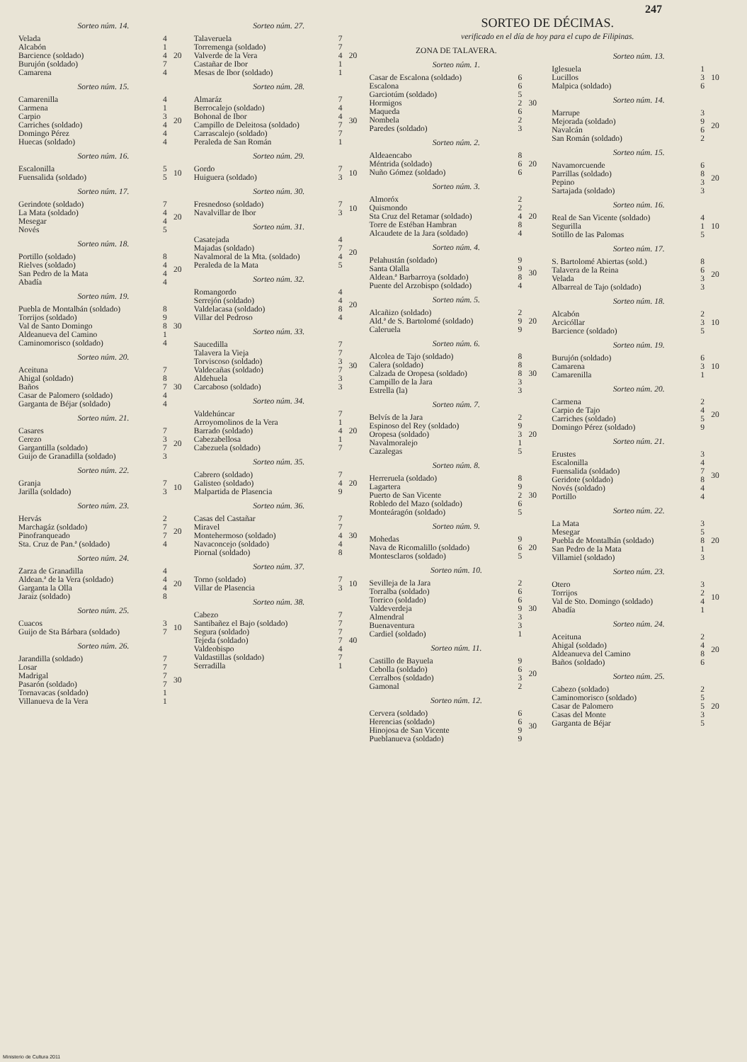247
Sorteo núm. 14.
| Velada | 4 | 20 |
| Alcabón | 1 | |
| Barcience (soldado) | 4 | |
| Burujón (soldado) | 7 | |
| Camarena | 4 | |
Sorteo núm. 15.
| Camarenilla | 4 | 20 |
| Carmena | 1 | |
| Carpio | 3 | |
| Carriches (soldado) | 4 | |
| Domingo Pérez | 4 | |
| Huecas (soldado) | 4 | |
Sorteo núm. 16.
| Escalonilla | 5 | 10 |
| Fuensalida (soldado) | 5 | |
Sorteo núm. 17.
| Gerindote (soldado) | 7 | 20 |
| La Mata (soldado) | 4 | |
| Mesegar | 4 | |
| Novés | 5 | |
Sorteo núm. 18.
| Portillo (soldado) | 8 | 20 |
| Rielves (soldado) | 4 | |
| San Pedro de la Mata | 4 | |
| Abadía | 4 | |
Sorteo núm. 19.
| Puebla de Montalbán (soldado) | 8 | 30 |
| Torrijos (soldado) | 9 | |
| Val de Santo Domingo | 8 | |
| Aldeanueva del Camino | 1 | |
| Caminomorisco (soldado) | 4 | |
Sorteo núm. 20.
| Aceituna | 7 | 30 |
| Ahigal (soldado) | 8 | |
| Baños | 7 | |
| Casar de Palomero (soldado) | 4 | |
| Garganta de Béjar (soldado) | 4 | |
Sorteo núm. 21.
| Casares | 7 | 20 |
| Cerezo | 3 | |
| Gargantilla (soldado) | 7 | |
| Guijo de Granadilla (soldado) | 3 | |
Sorteo núm. 22.
| Granja | 7 | 10 |
| Jarilla (soldado) | 3 | |
Sorteo núm. 23.
| Hervás | 2 | 20 |
| Marchagáz (soldado) | 7 | |
| Pinofranqueado | 7 | |
| Sta. Cruz de Pan.ª (soldado) | 4 | |
Sorteo núm. 24.
| Zarza de Granadilla | 4 | 20 |
| Aldean.ª de la Vera (soldado) | 4 | |
| Garganta la Olla | 4 | |
| Jaraiz (soldado) | 8 | |
Sorteo núm. 25.
| Cuacos | 3 | 10 |
| Guijo de Sta Bárbara (soldado) | 7 | |
Sorteo núm. 26.
| Jarandilla (soldado) | 7 | 30 |
| Losar | 7 | |
| Madrigal | 7 | |
| Pasarón (soldado) | 7 | |
| Tornavacas (soldado) | 1 | |
| Villanueva de la Vera | 1 | |
Sorteo núm. 27.
| Talaveruela | 7 | 20 |
| Torremenga (soldado) | 7 | |
| Valverde de la Vera | 4 | |
| Castañar de Ibor | 1 | |
| Mesas de Ibor (soldado) | 1 | |
Sorteo núm. 28.
| Almaráz | 7 | 30 |
| Berrocalejo (soldado) | 4 | |
| Bohonal de Ibor | 4 | |
| Campillo de Deleitosa (soldado) | 7 | |
| Carrascalejo (soldado) | 7 | |
| Peraleda de San Román | 1 | |
Sorteo núm. 29.
| Gordo | 7 | 10 |
| Huiguera (soldado) | 3 | |
Sorteo núm. 30.
| Fresnedoso (soldado) | 7 | 10 |
| Navalvillar de Ibor | 3 | |
Sorteo núm. 31.
| Casatejada | 4 | 20 |
| Majadas (soldado) | 7 | |
| Navalmoral de la Mta. (soldado) | 4 | |
| Peraleda de la Mata | 5 | |
Sorteo núm. 32.
| Romangordo | 4 | 20 |
| Serrejón (soldado) | 4 | |
| Valdelacasa (soldado) | 8 | |
| Villar del Pedroso | 4 | |
Sorteo núm. 33.
| Saucedilla | 7 | 30 |
| Talavera la Vieja | 7 | |
| Torviscoso (soldado) | 3 | |
| Valdecañas (soldado) | 7 | |
| Aldehuela | 3 | |
| Carcaboso (soldado) | 3 | |
Sorteo núm. 34.
| Valdehúncar | 7 | 20 |
| Arroyomolinos de la Vera | 1 | |
| Barrado (soldado) | 4 | |
| Cabezabellosa | 1 | |
| Cabezuela (soldado) | 7 | |
Sorteo núm. 35.
| Cabrero (soldado) | 7 | 20 |
| Galisteo (soldado) | 4 | |
| Malpartida de Plasencia | 9 | |
Sorteo núm. 36.
| Casas del Castañar | 7 | 30 |
| Miravel | 7 | |
| Montehermoso (soldado) | 4 | |
| Navaconcejo (soldado) | 4 | |
| Piornal (soldado) | 8 | |
Sorteo núm. 37.
| Torno (soldado) | 7 | 10 |
| Villar de Plasencia | 3 | |
Sorteo núm. 38.
| Cabezo | 7 | 40 |
| Santibañez el Bajo (soldado) | 7 | |
| Segura (soldado) | 7 | |
| Tejeda (soldado) | 7 | |
| Valdeobispo | 4 | |
| Valdastillas (soldado) | 7 | |
| Serradilla | 1 | |
SORTEO DE DÉCIMAS.
verificado en el día de hoy para el cupo de Filipinas.
ZONA DE TALAVERA.
Sorteo núm. 1.
| Casar de Escalona (soldado) | 6 | 30 |
| Escalona | 6 | |
| Garciotúm (soldado) | 5 | |
| Hormigos | 2 | |
| Maqueda | 6 | |
| Nombela | 2 | |
| Paredes (soldado) | 3 | |
Sorteo núm. 2.
| Aldeaencabo | 8 | 20 |
| Méntrida (soldado) | 6 | |
| Nuño Gómez (soldado) | 6 | |
Sorteo núm. 3.
| Almoróx | 2 | 20 |
| Quismondo | 2 | |
| Sta Cruz del Retamar (soldado) | 4 | |
| Torre de Estéban Hambran | 8 | |
| Alcaudete de la Jara (soldado) | 4 | |
Sorteo núm. 4.
| Pelahustán (soldado) | 9 | 30 |
| Santa Olalla | 9 | |
| Aldean.ª Barbarroya (soldado) | 8 | |
| Puente del Arzobispo (soldado) | 4 | |
Sorteo núm. 5.
| Alcañizo (soldado) | 2 | 20 |
| Ald.ª de S. Bartolomé (soldado) | 9 | |
| Caleruela | 9 | |
Sorteo núm. 6.
| Alcolea de Tajo (soldado) | 8 | 30 |
| Calera (soldado) | 8 | |
| Calzada de Oropesa (soldado) | 8 | |
| Campillo de la Jara | 3 | |
| Estrella (la) | 3 | |
Sorteo núm. 7.
| Belvís de la Jara | 2 | 20 |
| Espinoso del Rey (soldado) | 9 | |
| Oropesa (soldado) | 3 | |
| Navalmoralejo | 1 | |
| Cazalegas | 5 | |
Sorteo núm. 8.
| Herreruela (soldado) | 8 | 30 |
| Lagartera | 9 | |
| Puerto de San Vicente | 2 | |
| Robledo del Mazo (soldado) | 6 | |
| Monteáragón (soldado) | 5 | |
Sorteo núm. 9.
| Mohedas | 9 | 20 |
| Nava de Ricomalillo (soldado) | 6 | |
| Montesclaros (soldado) | 5 | |
Sorteo núm. 10.
| Sevilleja de la Jara | 2 | 30 |
| Torralba (soldado) | 6 | |
| Torrico (soldado) | 6 | |
| Valdeverdeja | 9 | |
| Almendral | 3 | |
| Buenaventura | 3 | |
| Cardiel (soldado) | 1 | |
Sorteo núm. 11.
| Castillo de Bayuela | 9 | 20 |
| Cebolla (soldado) | 6 | |
| Cerralbos (soldado) | 3 | |
| Gamonal | 2 | |
Sorteo núm. 12.
| Cervera (soldado) | 6 | 30 |
| Herencias (soldado) | 6 | |
| Hinojosa de San Vicente | 9 | |
| Pueblanueva (soldado) | 9 | |
Sorteo núm. 13.
| Iglesuela | 1 | 10 |
| Lucillos | 3 | |
| Malpica (soldado) | 6 | |
Sorteo núm. 14.
| Marrupe | 3 | 20 |
| Mejorada (soldado) | 9 | |
| Navalcán | 6 | |
| San Román (soldado) | 2 | |
Sorteo núm. 15.
| Navamorcuende | 6 | 20 |
| Parrillas (soldado) | 8 | |
| Pepino | 3 | |
| Sartajada (soldado) | 3 | |
Sorteo núm. 16.
| Real de San Vicente (soldado) | 4 | 10 |
| Segurilla | 1 | |
| Sotillo de las Palomas | 5 | |
Sorteo núm. 17.
| S. Bartolomé Abiertas (sold.) | 8 | 20 |
| Talavera de la Reina | 6 | |
| Velada | 3 | |
| Albarreal de Tajo (soldado) | 3 | |
Sorteo núm. 18.
| Alcabón | 2 | 10 |
| Arcicóllar | 3 | |
| Barcience (soldado) | 5 | |
Sorteo núm. 19.
| Burujón (soldado) | 6 | 10 |
| Camarena | 3 | |
| Camarenilla | 1 | |
Sorteo núm. 20.
| Carmena | 2 | 20 |
| Carpio de Tajo | 4 | |
| Carriches (soldado) | 5 | |
| Domingo Pérez (soldado) | 9 | |
Sorteo núm. 21.
| Erustes | 3 | 30 |
| Escalonilla | 4 | |
| Fuensalida (soldado) | 7 | |
| Geridote (soldado) | 8 | |
| Novés (soldado) | 4 | |
| Portillo | 4 | |
Sorteo núm. 22.
| La Mata | 3 | 20 |
| Mesegar | 5 | |
| Puebla de Montalbán (soldado) | 8 | |
| San Pedro de la Mata | 1 | |
| Villamiel (soldado) | 3 | |
Sorteo núm. 23.
| Otero | 3 | 10 |
| Torrijos | 2 | |
| Val de Sto. Domingo (soldado) | 4 | |
| Abadía | 1 | |
Sorteo núm. 24.
| Aceituna | 2 | 20 |
| Ahigal (soldado) | 4 | |
| Aldeanueva del Camino | 8 | |
| Baños (soldado) | 6 | |
Sorteo núm. 25.
| Cabezo (soldado) | 2 | 20 |
| Caminomorisco (soldado) | 5 | |
| Casar de Palomero | 5 | |
| Casas del Monte | 3 | |
| Garganta de Béjar | 5 | |
Ministerio de Cultura 2011